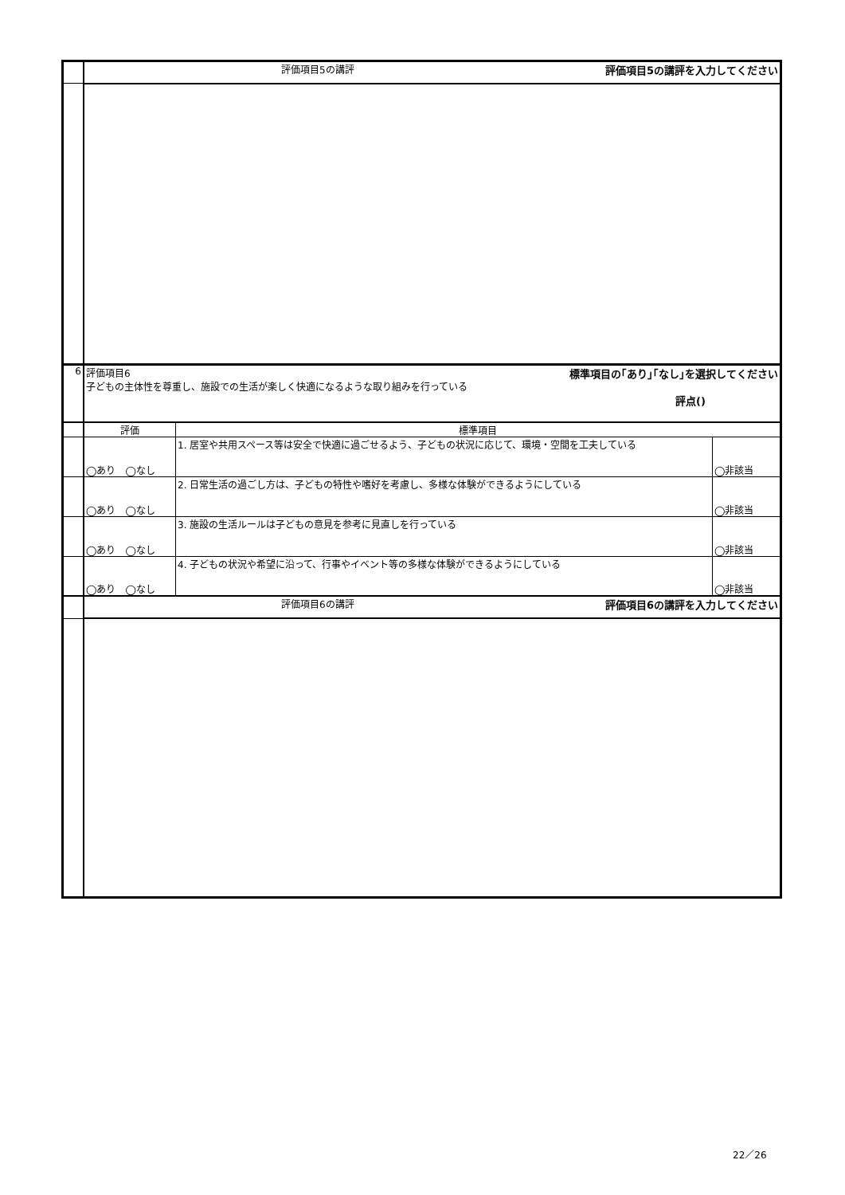| | 評価項目5の講評 評価項目5の講評を入力してください | | |
| 6 | 評価項目6 標準項目の｢あり｣｢なし｣を選択してください 子どもの主体性を尊重し、施設での生活が楽しく快適になるような取り組みを行っている 評点() | | |
| | 評価 | 標準項目 | |
| | ◯あり ◯なし | 1. 居室や共用スペース等は安全で快適に過ごせるよう、子どもの状況に応じて、環境・空間を工夫している | ◯非該当 |
| | ◯あり ◯なし | 2. 日常生活の過ごし方は、子どもの特性や嗜好を考慮し、多様な体験ができるようにしている | ◯非該当 |
| | ◯あり ◯なし | 3. 施設の生活ルールは子どもの意見を参考に見直しを行っている | ◯非該当 |
| | ◯あり ◯なし | 4. 子どもの状況や希望に沿って、行事やイベント等の多様な体験ができるようにしている | ◯非該当 |
| | 評価項目6の講評 評価項目6の講評を入力してください | | |
22／26